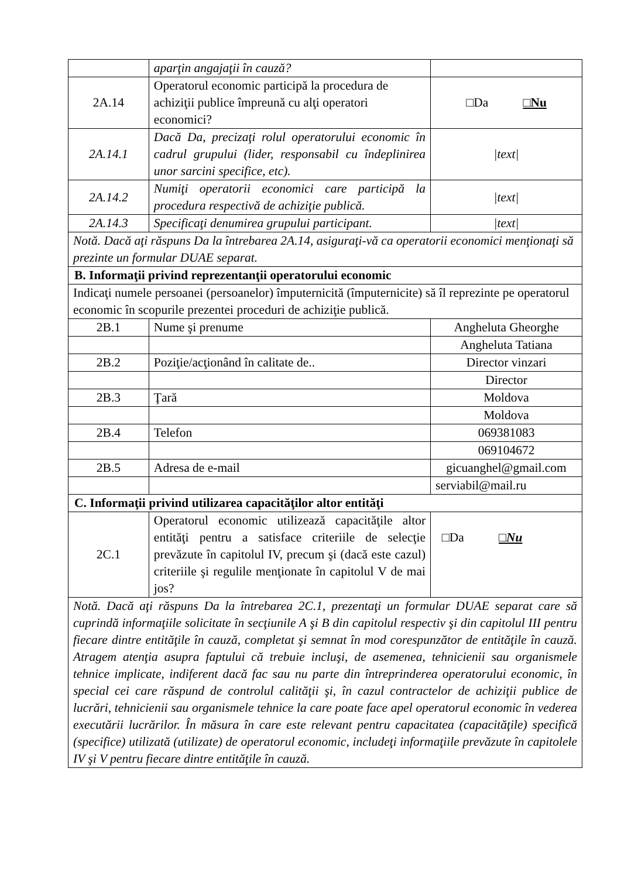| | aparţin angajaţii în cauză? | |
| 2A.14 | Operatorul economic participă la procedura de achiziţii publice împreună cu alţi operatori economici? | □Da □Nu |
| 2A.14.1 | Dacă Da, precizaţi rolul operatorului economic în cadrul grupului (lider, responsabil cu îndeplinirea unor sarcini specifice, etc). | /text/ |
| 2A.14.2 | Numiţi operatorii economici care participă la procedura respectivă de achiziţie publică. | /text/ |
| 2A.14.3 | Specificaţi denumirea grupului participant. | /text/ |
| Notă. Dacă aţi răspuns Da la întrebarea 2A.14, asiguraţi-vă ca operatorii economici menţionaţi să prezinte un formular DUAE separat. | | |
| B. Informaţii privind reprezentanţii operatorului economic | | |
| Indicaţi numele persoanei (persoanelor) împuternicită (împuternicite) să îl reprezinte pe operatorul economic în scopurile prezentei proceduri de achiziţie publică. | | |
| 2B.1 | Nume şi prenume | Angheluta Gheorghe |
| | | Angheluta Tatiana |
| 2B.2 | Poziţie/acţionând în calitate de.. | Director vinzari |
| | | Director |
| 2B.3 | Ţară | Moldova |
| | | Moldova |
| 2B.4 | Telefon | 069381083 |
| | | 069104672 |
| 2B.5 | Adresa de e-mail | gicuanghel@gmail.com |
| | | serviabil@mail.ru |
| C. Informaţii privind utilizarea capacităţilor altor entităţi | | |
| 2C.1 | Operatorul economic utilizează capacităţile altor entităţi pentru a satisface criteriile de selecţie prevăzute în capitolul IV, precum şi (dacă este cazul) criteriile şi regulile menţionate în capitolul V de mai jos? | □Da □Nu |
| Notă. Dacă aţi răspuns Da la întrebarea 2C.1, prezentaţi un formular DUAE separat care să cuprindă informaţiile solicitate în secţiunile A şi B din capitolul respectiv şi din capitolul III pentru fiecare dintre entităţile în cauză, completat şi semnat în mod corespunzător de entităţile în cauză. Atragem atenţia asupra faptului că trebuie incluşi, de asemenea, tehnicienii sau organismele tehnice implicate, indiferent dacă fac sau nu parte din întreprinderea operatorului economic, în special cei care răspund de controlul calităţii şi, în cazul contractelor de achiziţii publice de lucrări, tehnicienii sau organismele tehnice la care poate face apel operatorul economic în vederea executării lucrărilor. În măsura în care este relevant pentru capacitatea (capacităţile) specifică (specifice) utilizată (utilizate) de operatorul economic, includeţi informaţiile prevăzute în capitolele IV şi V pentru fiecare dintre entităţile în cauză. | | |